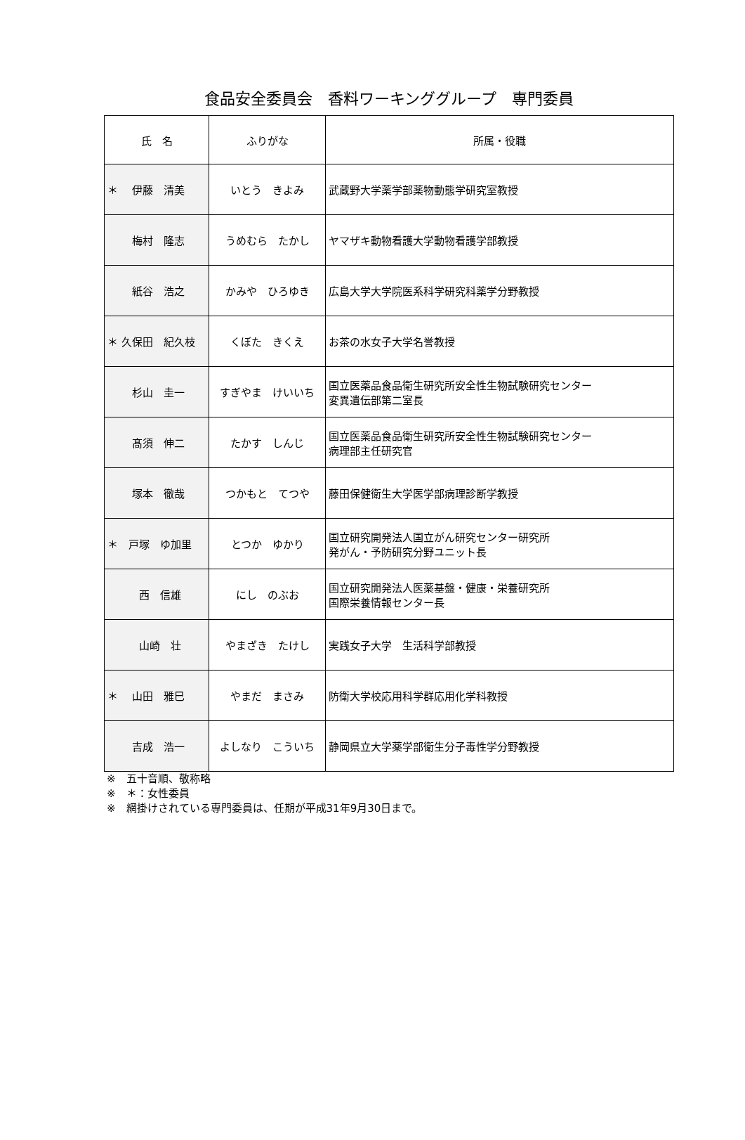食品安全委員会　香料ワーキンググループ　専門委員
| 氏 名 | ふりがな | 所属・役職 |
| --- | --- | --- |
| ＊ 伊藤 清美 | いとう きよみ | 武蔵野大学薬学部薬物動態学研究室教授 |
| 梅村 隆志 | うめむら たかし | ヤマザキ動物看護大学動物看護学部教授 |
| 紙谷 浩之 | かみや ひろゆき | 広島大学大学院医系科学研究科薬学分野教授 |
| ＊ 久保田 紀久枝 | くぼた きくえ | お茶の水女子大学名誉教授 |
| 杉山 圭一 | すぎやま けいいち | 国立医薬品食品衛生研究所安全性生物試験研究センター 変異遺伝部第二室長 |
| 髙須 伸二 | たかす しんじ | 国立医薬品食品衛生研究所安全性生物試験研究センター 病理部主任研究官 |
| 塚本 徹哉 | つかもと てつや | 藤田保健衛生大学医学部病理診断学教授 |
| ＊ 戸塚 ゆ加里 | とつか ゆかり | 国立研究開発法人国立がん研究センター研究所 発がん・予防研究分野ユニット長 |
| 西 信雄 | にし のぶお | 国立研究開発法人医薬基盤・健康・栄養研究所 国際栄養情報センター長 |
| 山崎 壮 | やまざき たけし | 実践女子大学 生活科学部教授 |
| ＊ 山田 雅巳 | やまだ まさみ | 防衛大学校応用科学群応用化学科教授 |
| 吉成 浩一 | よしなり こういち | 静岡県立大学薬学部衛生分子毒性学分野教授 |
※　五十音順、敬称略
※　＊：女性委員
※　網掛けされている専門委員は、任期が平成31年9月30日まで。